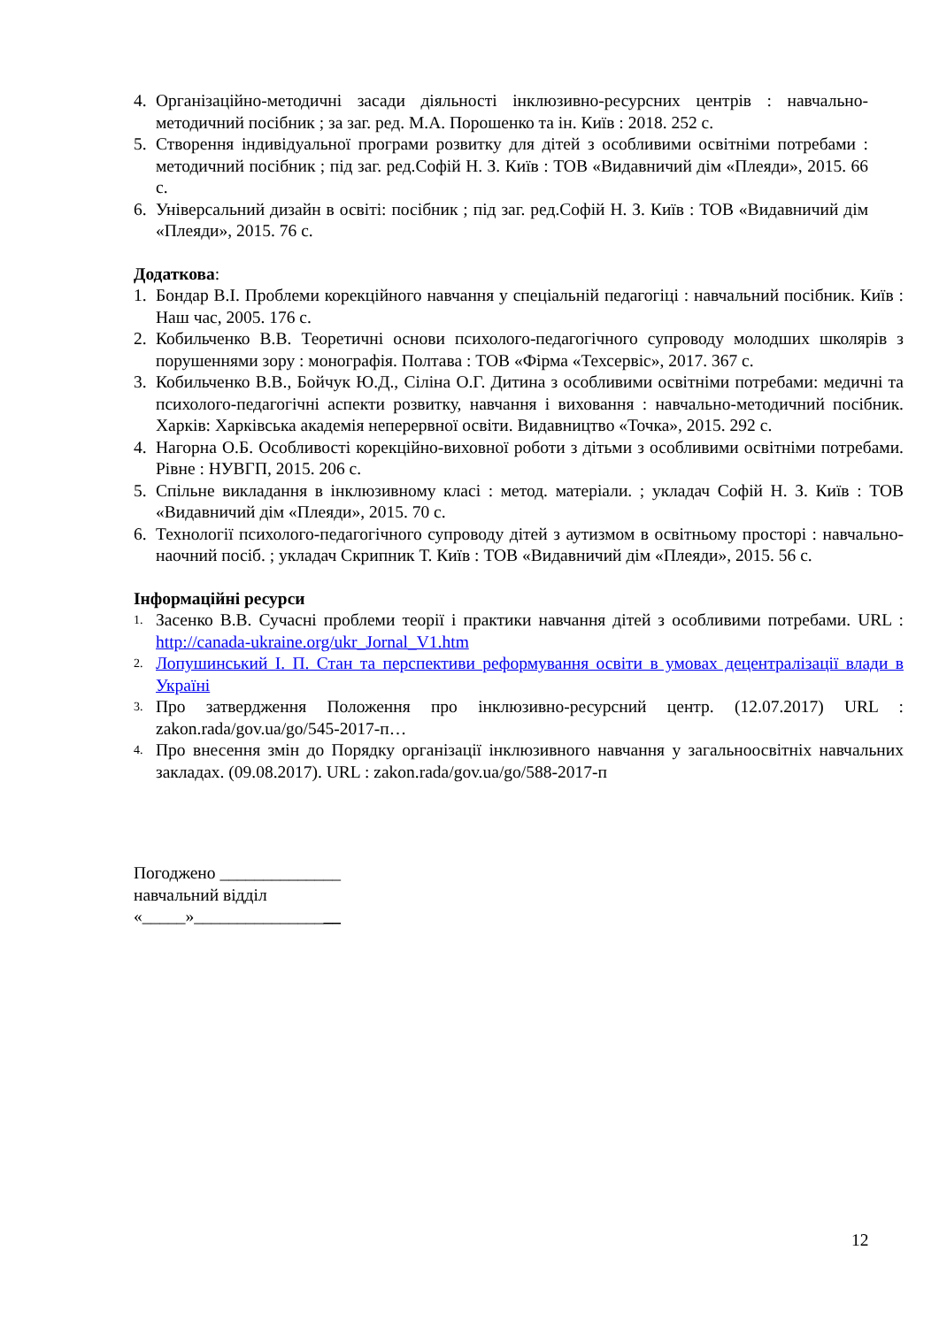4. Організаційно-методичні засади діяльності інклюзивно-ресурсних центрів : навчально-методичний посібник ; за заг. ред. М.А. Порошенко та ін. Київ : 2018. 252 с.
5. Створення індивідуальної програми розвитку для дітей з особливими освітніми потребами : методичний посібник ; під заг. ред.Софій Н. З. Київ : ТОВ «Видавничий дім «Плеяди», 2015. 66 с.
6. Універсальний дизайн в освіті: посібник ; під заг. ред.Софій Н. З. Київ : ТОВ «Видавничий дім «Плеяди», 2015. 76 с.
Додаткова:
1. Бондар В.І. Проблеми корекційного навчання у спеціальній педагогіці : навчальний посібник. Київ : Наш час, 2005. 176 с.
2. Кобильченко В.В. Теоретичні основи психолого-педагогічного супроводу молодших школярів з порушеннями зору : монографія. Полтава : ТОВ «Фірма «Техсервіс», 2017. 367 с.
3. Кобильченко В.В., Бойчук Ю.Д., Сіліна О.Г. Дитина з особливими освітніми потребами: медичні та психолого-педагогічні аспекти розвитку, навчання і виховання : навчально-методичний посібник. Харків: Харківська академія неперервної освіти. Видавництво «Точка», 2015. 292 с.
4. Нагорна О.Б. Особливості корекційно-виховної роботи з дітьми з особливими освітніми потребами. Рівне : НУВГП, 2015. 206 с.
5. Спільне викладання в інклюзивному класі : метод. матеріали. ; укладач Софій Н. З. Київ : ТОВ «Видавничий дім «Плеяди», 2015. 70 с.
6. Технології психолого-педагогічного супроводу дітей з аутизмом в освітньому просторі : навчально-наочний посіб. ; укладач Скрипник Т. Київ : ТОВ «Видавничий дім «Плеяди», 2015. 56 с.
Інформаційні ресурси
1. Засенко В.В. Сучасні проблеми теорії і практики навчання дітей з особливими потребами. URL : http://canada-ukraine.org/ukr_Jornal_V1.htm
2. Лопушинський І. П. Стан та перспективи реформування освіти в умовах децентралізації влади в Україні
3. Про затвердження Положення про інклюзивно-ресурсний центр. (12.07.2017) URL : zakon.rada/gov.ua/go/545-2017-п…
4. Про внесення змін до Порядку організації інклюзивного навчання у загальноосвітніх навчальних закладах. (09.08.2017). URL : zakon.rada/gov.ua/go/588-2017-п
Погоджено ______________
навчальний відділ
«_____»_________________
12